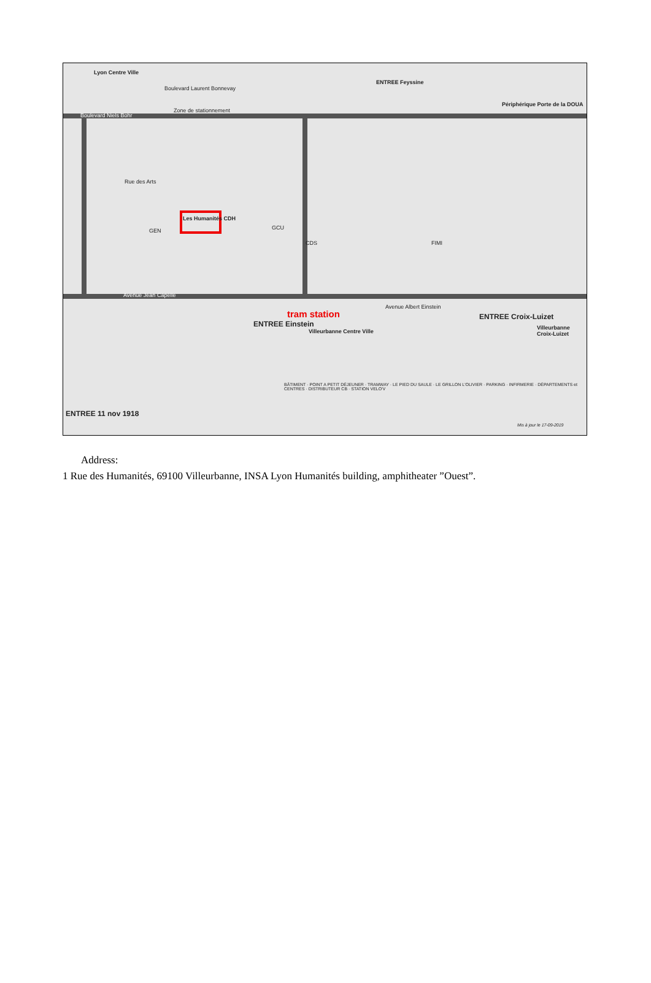Lyon Centre Ville
Boulevard Laurent Bonnevay
ENTREE Feyssine
Périphérique Porte de la DOUA
Boulevard Niels Bohr
Zone de stationnement
Rue des Arts
Les Humanités CDH
GEN GCU
CDS FIMI
Avenue Jean Capelle
Avenue Albert Einstein
tram station
ENTREE Einstein
Villeurbanne Centre Ville
ENTREE Croix-Luizet
Villeurbanne Croix-Luizet
ENTREE 11 nov 1918
BÂTIMENT · POINT A PETIT DÉJEUNER · TRAMWAY · LE PIED DU SAULE · LE GRILLON L'OLIVIER · PARKING · INFIRMERIE · DÉPARTEMENTS et CENTRES · DISTRIBUTEUR CB · STATION VELO'V
Mis à jour le 17-09-2019
Address:
1 Rue des Humanités, 69100 Villeurbanne, INSA Lyon Humanités building, amphitheater ”Ouest”.